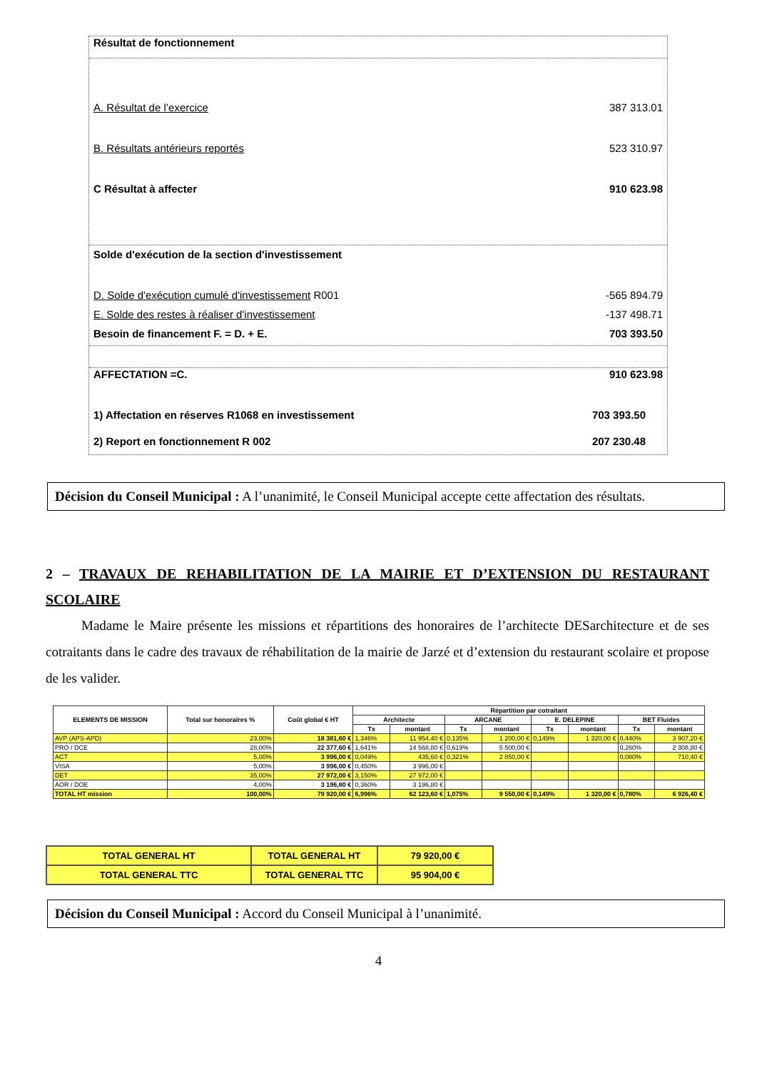Résultat de fonctionnement
A. Résultat de l’exercice 387 313.01
B. Résultats antérieurs reportés 523 310.97
C Résultat à affecter 910 623.98
Solde d'exécution de la section d'investissement
D. Solde d'exécution cumulé d'investissement R001 -565 894.79
E. Solde des restes à réaliser d'investissement -137 498.71
Besoin de financement F. = D. + E. 703 393.50
AFFECTATION =C. 910 623.98
1) Affectation en réserves R1068 en investissement 703 393.50
2) Report en fonctionnement R 002 207 230.48
Décision du Conseil Municipal : A l’unanimité, le Conseil Municipal accepte cette affectation des résultats.
2 – TRAVAUX DE REHABILITATION DE LA MAIRIE ET D’EXTENSION DU RESTAURANT SCOLAIRE
Madame le Maire présente les missions et répartitions des honoraires de l’architecte DESarchitecture et de ses cotraitants dans le cadre des travaux de réhabilitation de la mairie de Jarzé et d’extension du restaurant scolaire et propose de les valider.
| ELEMENTS DE MISSION | Total sur honoraires % | Coût global € HT | Répartition par cotraitant | | | | | | | |
| --- | --- | --- | --- | --- | --- | --- | --- | --- | --- | --- |
| | | | Architecte | | ARCANE | | E. DELEPINE | | BET Fluides | |
| | | | Tx | montant | Tx | montant | Tx | montant | Tx | montant |
| AVP (APS-APD) | 23,00% | 18 381,60 € | 1,346% | 11 954,40 € | 0,135% | 1 200,00 € | 0,149% | 1 320,00 € | 0,440% | 3 907,20 € |
| PRO / DCE | 28,00% | 22 377,60 € | 1,641% | 14 568,80 € | 0,619% | 5 500,00 € | | | 0,260% | 2 308,80 € |
| ACT | 5,00% | 3 996,00 € | 0,049% | 435,60 € | 0,321% | 2 850,00 € | | | 0,080% | 710,40 € |
| VISA | 5,00% | 3 996,00 € | 0,450% | 3 996,00 € | | | | | | |
| DET | 35,00% | 27 972,00 € | 3,150% | 27 972,00 € | | | | | | |
| AOR / DOE | 4,00% | 3 196,80 € | 0,360% | 3 196,80 € | | | | | | |
| TOTAL HT mission | 100,00% | 79 920,00 € | 6,996% | 62 123,60 € | 1,075% | 9 550,00 € | 0,149% | 1 320,00 € | 0,780% | 6 926,40 € |
| TOTAL GENERAL HT | TOTAL GENERAL HT | 79 920,00 € |
| TOTAL GENERAL TTC | TOTAL GENERAL TTC | 95 904,00 € |
Décision du Conseil Municipal : Accord du Conseil Municipal à l’unanimité.
4